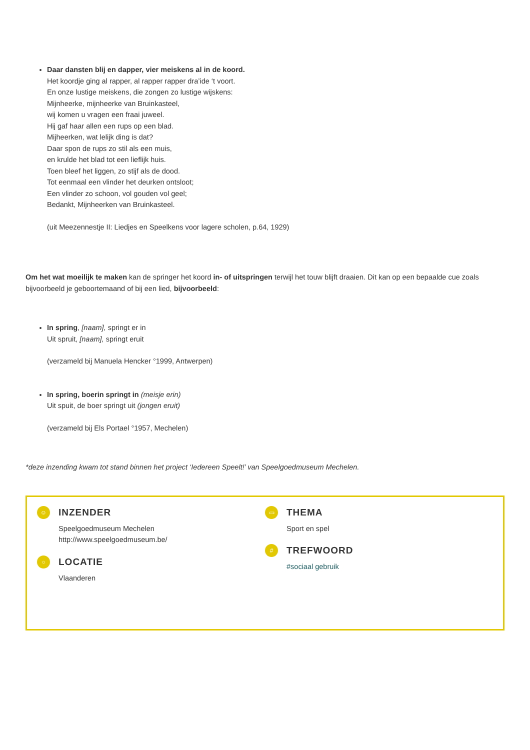Daar dansten blij en dapper, vier meiskens al in de koord.
Het koordje ging al rapper, al rapper rapper dra’ide ‘t voort.
En onze lustige meiskens, die zongen zo lustige wijskens:
Mijnheerke, mijnheerke van Bruinkasteel,
wij komen u vragen een fraai juweel.
Hij gaf haar allen een rups op een blad.
Mijheerken, wat lelijk ding is dat?
Daar spon de rups zo stil als een muis,
en krulde het blad tot een lieflijk huis.
Toen bleef het liggen, zo stijf als de dood.
Tot eenmaal een vlinder het deurken ontsloot;
Een vlinder zo schoon, vol gouden vol geel;
Bedankt, Mijnheerken van Bruinkasteel.
(uit Meezennestje II: Liedjes en Speelkens voor lagere scholen, p.64, 1929)
Om het wat moeilijk te maken kan de springer het koord in- of uitspringen terwijl het touw blijft draaien. Dit kan op een bepaalde cue zoals bijvoorbeeld je geboortemaand of bij een lied, bijvoorbeeld:
In spring, [naam], springt er in
Uit spruit, [naam], springt eruit
(verzameld bij Manuela Hencker °1999, Antwerpen)
In spring, boerin springt in (meisje erin)
Uit spuit, de boer springt uit (jongen eruit)
(verzameld bij Els Portael °1957, Mechelen)
*deze inzending kwam tot stand binnen het project ‘Iedereen Speelt!’ van Speelgoedmuseum Mechelen.
☺
INZENDER
Speelgoedmuseum Mechelen
http://www.speelgoedmuseum.be/
○
LOCATIE
Vlaanderen
▭
THEMA
Sport en spel
#
TREFWOORD
#sociaal gebruik